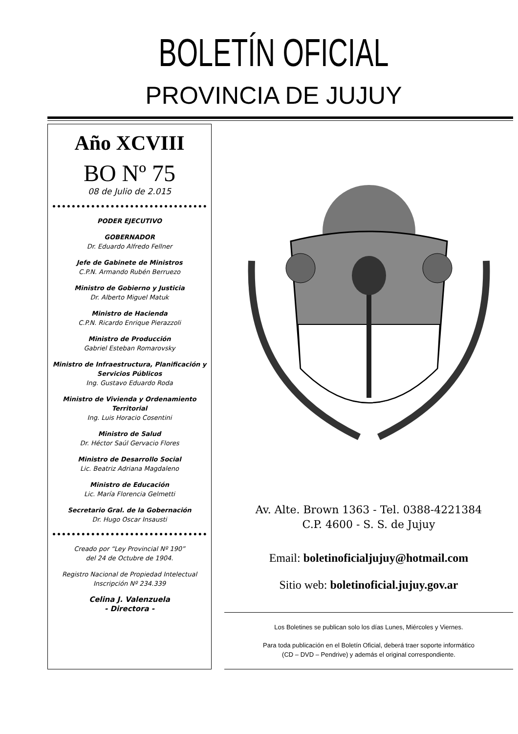BOLETÍN OFICIAL
PROVINCIA DE JUJUY
Año XCVIII
BO Nº 75
08 de Julio de 2.015
PODER EJECUTIVO
GOBERNADOR
Dr. Eduardo Alfredo Fellner
Jefe de Gabinete de Ministros
C.P.N. Armando Rubén Berruezo
Ministro de Gobierno y Justicia
Dr. Alberto Miguel Matuk
Ministro de Hacienda
C.P.N. Ricardo Enrique Pierazzoli
Ministro de Producción
Gabriel Esteban Romarovsky
Ministro de Infraestructura, Planificación y Servicios Públicos
Ing. Gustavo Eduardo Roda
Ministro de Vivienda y Ordenamiento Territorial
Ing. Luis Horacio Cosentini
Ministro de Salud
Dr. Héctor Saúl Gervacio Flores
Ministro de Desarrollo Social
Lic. Beatriz Adriana Magdaleno
Ministro de Educación
Lic. María Florencia Gelmetti
Secretario Gral. de la Gobernación
Dr. Hugo Oscar Insausti
Creado por “Ley Provincial Nº 190”
del 24 de Octubre de 1904.
Registro Nacional de Propiedad Intelectual
Inscripción Nº 234.339
Celina J. Valenzuela
- Directora -
Av. Alte. Brown 1363 - Tel. 0388-4221384
C.P. 4600 - S. S. de Jujuy
Email: boletinoficialjujuy@hotmail.com
Sitio web: boletinoficial.jujuy.gov.ar
Los Boletines se publican solo los días Lunes, Miércoles y Viernes.
Para toda publicación en el Boletín Oficial, deberá traer soporte informático
(CD – DVD – Pendrive) y además el original correspondiente.